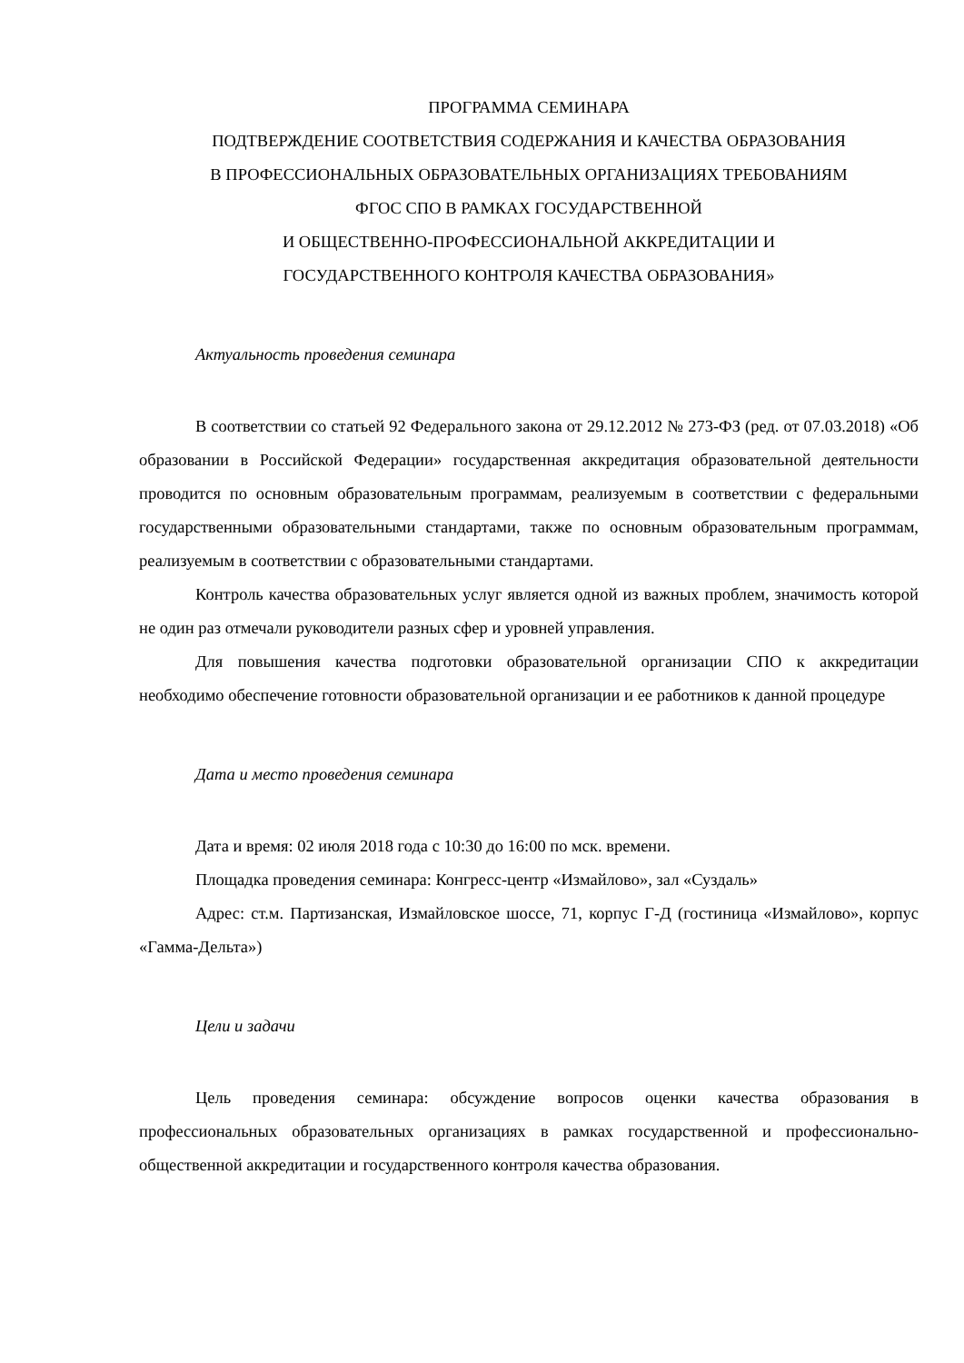ПРОГРАММА СЕМИНАРА
ПОДТВЕРЖДЕНИЕ СООТВЕТСТВИЯ СОДЕРЖАНИЯ И КАЧЕСТВА ОБРАЗОВАНИЯ
В ПРОФЕССИОНАЛЬНЫХ ОБРАЗОВАТЕЛЬНЫХ ОРГАНИЗАЦИЯХ ТРЕБОВАНИЯМ
ФГОС СПО В РАМКАХ ГОСУДАРСТВЕННОЙ
И ОБЩЕСТВЕННО-ПРОФЕССИОНАЛЬНОЙ АККРЕДИТАЦИИ И
ГОСУДАРСТВЕННОГО КОНТРОЛЯ КАЧЕСТВА ОБРАЗОВАНИЯ»
Актуальность проведения семинара
В соответствии со статьей 92 Федерального закона от 29.12.2012 № 273-ФЗ (ред. от 07.03.2018) «Об образовании в Российской Федерации» государственная аккредитация образовательной деятельности проводится по основным образовательным программам, реализуемым в соответствии с федеральными государственными образовательными стандартами, также по основным образовательным программам, реализуемым в соответствии с образовательными стандартами.
Контроль качества образовательных услуг является одной из важных проблем, значимость которой не один раз отмечали руководители разных сфер и уровней управления.
Для повышения качества подготовки образовательной организации СПО к аккредитации необходимо обеспечение готовности образовательной организации и ее работников к данной процедуре
Дата и место проведения семинара
Дата и время: 02 июля 2018 года с 10:30 до 16:00 по мск. времени.
Площадка проведения семинара: Конгресс-центр «Измайлово», зал «Суздаль»
Адрес: ст.м. Партизанская, Измайловское шоссе, 71, корпус Г-Д (гостиница «Измайлово», корпус «Гамма-Дельта»)
Цели и задачи
Цель проведения семинара: обсуждение вопросов оценки качества образования в профессиональных образовательных организациях в рамках государственной и профессионально-общественной аккредитации и государственного контроля качества образования.